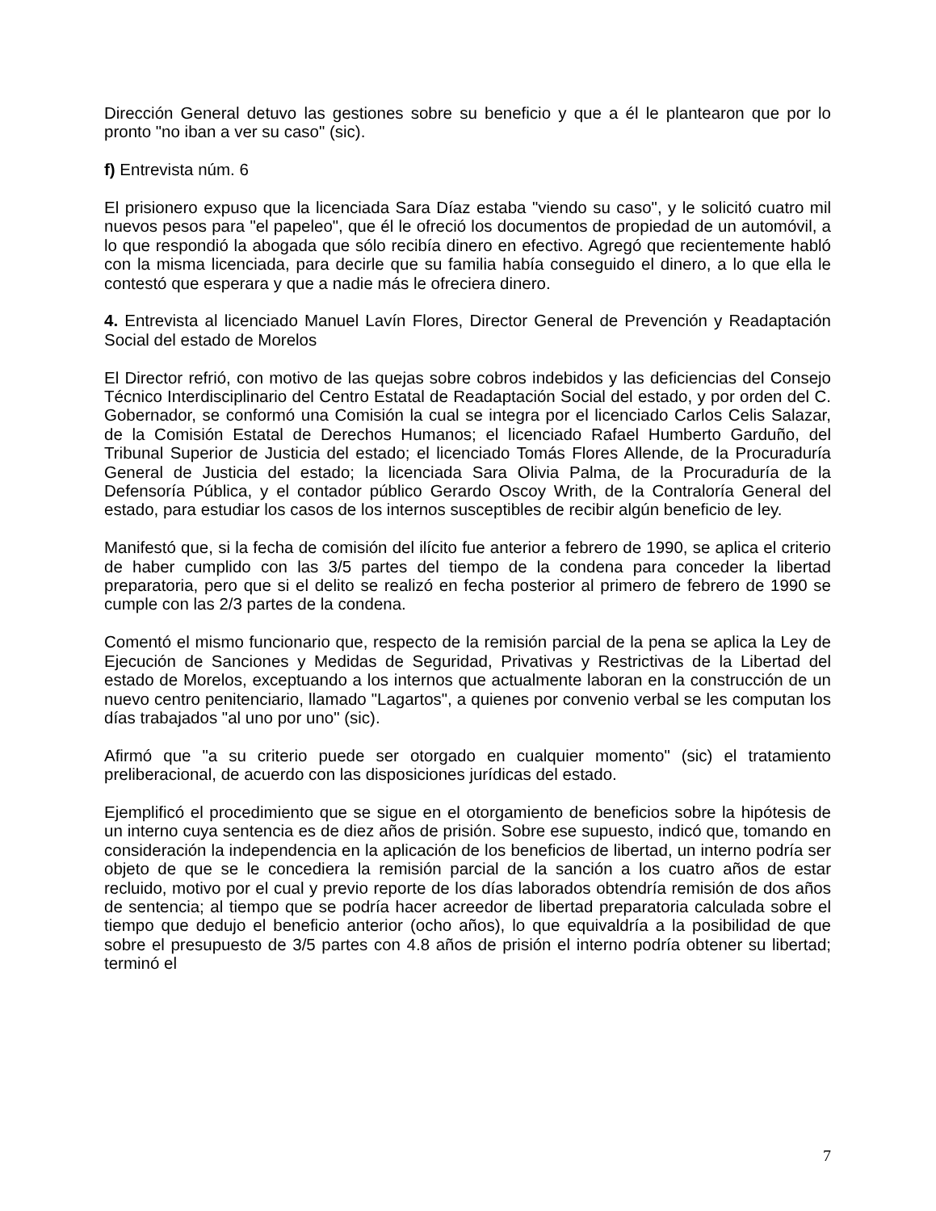Dirección General detuvo las gestiones sobre su beneficio y que a él le plantearon que por lo pronto "no iban a ver su caso" (sic).
f) Entrevista núm. 6
El prisionero expuso que la licenciada Sara Díaz estaba "viendo su caso", y le solicitó cuatro mil nuevos pesos para "el papeleo", que él le ofreció los documentos de propiedad de un automóvil, a lo que respondió la abogada que sólo recibía dinero en efectivo. Agregó que recientemente habló con la misma licenciada, para decirle que su familia había conseguido el dinero, a lo que ella le contestó que esperara y que a nadie más le ofreciera dinero.
4. Entrevista al licenciado Manuel Lavín Flores, Director General de Prevención y Readaptación Social del estado de Morelos
El Director refrió, con motivo de las quejas sobre cobros indebidos y las deficiencias del Consejo Técnico Interdisciplinario del Centro Estatal de Readaptación Social del estado, y por orden del C. Gobernador, se conformó una Comisión la cual se integra por el licenciado Carlos Celis Salazar, de la Comisión Estatal de Derechos Humanos; el licenciado Rafael Humberto Garduño, del Tribunal Superior de Justicia del estado; el licenciado Tomás Flores Allende, de la Procuraduría General de Justicia del estado; la licenciada Sara Olivia Palma, de la Procuraduría de la Defensoría Pública, y el contador público Gerardo Oscoy Writh, de la Contraloría General del estado, para estudiar los casos de los internos susceptibles de recibir algún beneficio de ley.
Manifestó que, si la fecha de comisión del ilícito fue anterior a febrero de 1990, se aplica el criterio de haber cumplido con las 3/5 partes del tiempo de la condena para conceder la libertad preparatoria, pero que si el delito se realizó en fecha posterior al primero de febrero de 1990 se cumple con las 2/3 partes de la condena.
Comentó el mismo funcionario que, respecto de la remisión parcial de la pena se aplica la Ley de Ejecución de Sanciones y Medidas de Seguridad, Privativas y Restrictivas de la Libertad del estado de Morelos, exceptuando a los internos que actualmente laboran en la construcción de un nuevo centro penitenciario, llamado "Lagartos", a quienes por convenio verbal se les computan los días trabajados "al uno por uno" (sic).
Afirmó que "a su criterio puede ser otorgado en cualquier momento" (sic) el tratamiento preliberacional, de acuerdo con las disposiciones jurídicas del estado.
Ejemplificó el procedimiento que se sigue en el otorgamiento de beneficios sobre la hipótesis de un interno cuya sentencia es de diez años de prisión. Sobre ese supuesto, indicó que, tomando en consideración la independencia en la aplicación de los beneficios de libertad, un interno podría ser objeto de que se le concediera la remisión parcial de la sanción a los cuatro años de estar recluido, motivo por el cual y previo reporte de los días laborados obtendría remisión de dos años de sentencia; al tiempo que se podría hacer acreedor de libertad preparatoria calculada sobre el tiempo que dedujo el beneficio anterior (ocho años), lo que equivaldría a la posibilidad de que sobre el presupuesto de 3/5 partes con 4.8 años de prisión el interno podría obtener su libertad; terminó el
7